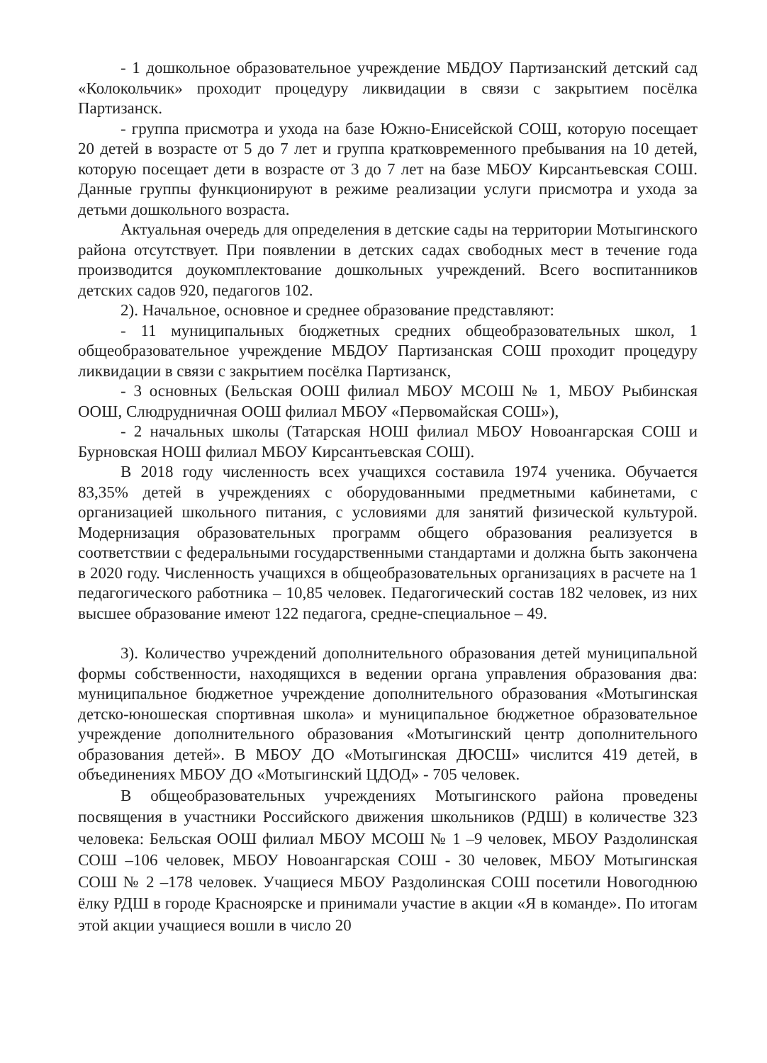- 1 дошкольное образовательное учреждение МБДОУ Партизанский детский сад «Колокольчик» проходит процедуру ликвидации в связи с закрытием посёлка Партизанск.
- группа присмотра и ухода на базе Южно-Енисейской СОШ, которую посещает 20 детей в возрасте от 5 до 7 лет и группа кратковременного пребывания на 10 детей, которую посещает дети в возрасте от 3 до 7 лет на базе МБОУ Кирсантьевская СОШ. Данные группы функционируют в режиме реализации услуги присмотра и ухода за детьми дошкольного возраста.
Актуальная очередь для определения в детские сады на территории Мотыгинского района отсутствует. При появлении в детских садах свободных мест в течение года производится доукомплектование дошкольных учреждений. Всего воспитанников детских садов 920, педагогов 102.
2). Начальное, основное и среднее образование представляют:
- 11 муниципальных бюджетных средних общеобразовательных школ, 1 общеобразовательное учреждение МБДОУ Партизанская СОШ проходит процедуру ликвидации в связи с закрытием посёлка Партизанск,
- 3 основных (Бельская ООШ филиал МБОУ МСОШ № 1, МБОУ Рыбинская ООШ, Слюдрудничная ООШ филиал МБОУ «Первомайская СОШ»),
- 2 начальных школы (Татарская НОШ филиал МБОУ Новоангарская СОШ и Бурновская НОШ филиал МБОУ Кирсантьевская СОШ).
В 2018 году численность всех учащихся составила 1974 ученика. Обучается 83,35% детей в учреждениях с оборудованными предметными кабинетами, с организацией школьного питания, с условиями для занятий физической культурой. Модернизация образовательных программ общего образования реализуется в соответствии с федеральными государственными стандартами и должна быть закончена в 2020 году. Численность учащихся в общеобразовательных организациях в расчете на 1 педагогического работника – 10,85 человек. Педагогический состав 182 человек, из них высшее образование имеют 122 педагога, средне-специальное – 49.
3). Количество учреждений дополнительного образования детей муниципальной формы собственности, находящихся в ведении органа управления образования два: муниципальное бюджетное учреждение дополнительного образования «Мотыгинская детско-юношеская спортивная школа» и муниципальное бюджетное образовательное учреждение дополнительного образования «Мотыгинский центр дополнительного образования детей». В МБОУ ДО «Мотыгинская ДЮСШ» числится 419 детей, в объединениях МБОУ ДО «Мотыгинский ЦДОД» - 705 человек.
В общеобразовательных учреждениях Мотыгинского района проведены посвящения в участники Российского движения школьников (РДШ) в количестве 323 человека: Бельская ООШ филиал МБОУ МСОШ № 1 –9 человек, МБОУ Раздолинская СОШ –106 человек, МБОУ Новоангарская СОШ - 30 человек, МБОУ Мотыгинская СОШ № 2 –178 человек. Учащиеся МБОУ Раздолинская СОШ посетили Новогоднюю ёлку РДШ в городе Красноярске и принимали участие в акции «Я в команде». По итогам этой акции учащиеся вошли в число 20